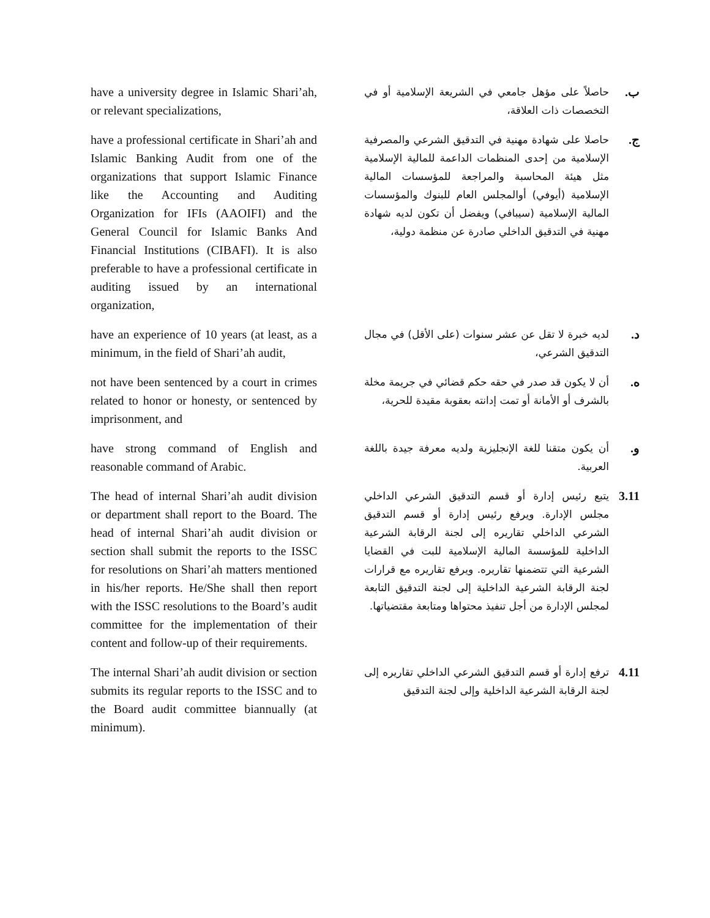have a university degree in Islamic Shari’ah, or relevant specializations,
ب. حاصلاً على مؤهل جامعي في الشريعة الإسلامية أو في التخصصات ذات العلاقة،
have a professional certificate in Shari’ah and Islamic Banking Audit from one of the organizations that support Islamic Finance like the Accounting and Auditing Organization for IFIs (AAOIFI) and the General Council for Islamic Banks And Financial Institutions (CIBAFI). It is also preferable to have a professional certificate in auditing issued by an international organization,
ج. حاصلا على شهادة مهنية في التدقيق الشرعي والمصرفية الإسلامية من إحدى المنظمات الداعمة للمالية الإسلامية مثل هيئة المحاسبة والمراجعة للمؤسسات المالية الإسلامية (أيوفي) أوالمجلس العام للبنوك والمؤسسات المالية الإسلامية (سيبافي) ويفضل أن تكون لديه شهادة مهنية في التدقيق الداخلي صادرة عن منظمة دولية،
have an experience of 10 years (at least, as a minimum, in the field of Shari’ah audit,
د. لديه خبرة لا تقل عن عشر سنوات (على الأقل) في مجال التدقيق الشرعي،
not have been sentenced by a court in crimes related to honor or honesty, or sentenced by imprisonment, and
ه. أن لا يكون قد صدر في حقه حكم قضائي في جريمة مخلة بالشرف أو الأمانة أو تمت إدانته بعقوبة مقيدة للحرية،
have strong command of English and reasonable command of Arabic.
و. أن يكون متقنا للغة الإنجليزية ولديه معرفة جيدة باللغة العربية.
The head of internal Shari’ah audit division or department shall report to the Board. The head of internal Shari’ah audit division or section shall submit the reports to the ISSC for resolutions on Shari’ah matters mentioned in his/her reports. He/She shall then report with the ISSC resolutions to the Board’s audit committee for the implementation of their content and follow-up of their requirements.
3.11 يتبع رئيس إدارة أو قسم التدقيق الشرعي الداخلي مجلس الإدارة. ويرفع رئيس إدارة أو قسم التدقيق الشرعي الداخلي تقاريره إلى لجنة الرقابة الشرعية الداخلية للمؤسسة المالية الإسلامية للبت في القضايا الشرعية التي تتضمنها تقاريره. ويرفع تقاريره مع قرارات لجنة الرقابة الشرعية الداخلية إلى لجنة التدقيق التابعة لمجلس الإدارة من أجل تنفيذ محتواها ومتابعة مقتضياتها.
The internal Shari’ah audit division or section submits its regular reports to the ISSC and to the Board audit committee biannually (at minimum).
4.11 ترفع إدارة أو قسم التدقيق الشرعي الداخلي تقاريره إلى لجنة الرقابة الشرعية الداخلية وإلى لجنة التدقيق